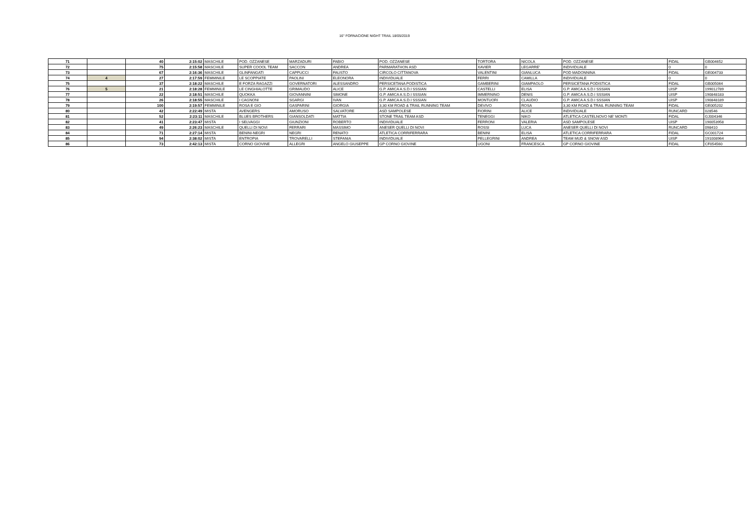16° FORNACIONE NIGHT TRAIL 18/05/2019
| 71 | | 40 | 2:15:02 | MASCHILE | POD. OZZANESE | MARZADURI | FABIO | POD. OZZANESE | TORTORA | NICOLA | POD. OZZANESE | FIDAL | GB004652 |
| 72 | | 75 | 2:15:58 | MASCHILE | SUPER COOOL TEAM | SACCON | ANDREA | PARMARATHON ASD | XAVIER | LEGARRE' | INDIVIDUALE | 0 | 0 |
| 73 | | 67 | 2:16:36 | MASCHILE | GLINFANGATI | CAPPUCCI | FAUSTO | CIRCOLO CITTANOVA | VALENTINI | GIANLUCA | POD MADONNINA | FIDAL | GE004733 |
| 74 | 4 | 27 | 2:17:59 | FEMMINILE | LE SCOPPIATE | PAOLINI | ELEONORA | INDIVIDUALE | FERRI | CAMILLA | INDIVIDUALE | 0 | 0 |
| 75 | | 37 | 2:18:22 | MASCHILE | E FORZA RAGAZZI | GOVERNATORI | ALESSANDRO | PERSICETANA PODISTICA | GAMBERINI | GIAMPAOLO | PERSICETANA PODISTICA | FIDAL | GB005064 |
| 76 | 5 | 21 | 2:18:28 | FEMMINILE | LE CINGHIALOTTE | GRIMAUDO | ALICE | G.P. AMICA A.S.D.I SSSIAN | CASTELLI | ELISA | G.P. AMICA A.S.D.I SSSIAN | UISP | 199012789 |
| 77 | | 22 | 2:18:51 | MASCHILE | QUOKKA | GIOVANNINI | SIMONE | G.P. AMICA A.S.D.I SSSIAN | IMMERNINO | DENIS | G.P. AMICA A.S.D.I SSSIAN | UISP | 190848183 |
| 78 | | 26 | 2:18:55 | MASCHILE | I CAGNONI | SGARGI | IVAN | G.P. AMICA A.S.D.I SSSIAN | MONTUORI | CLAUDIO | G.P. AMICA A.S.D.I SSSIAN | UISP | 190848189 |
| 79 | | 100 | 2:19:57 | FEMMINILE | ROSA E GIO | GASPARINI | GIORGIA | 3,30 KM ROAD & TRAIL RUNNING TEAM | DEVIVO | ROSA | 3,30 KM ROAD & TRAIL RUNNING TEAM | FIDAL | GE005202 |
| 80 | | 42 | 2:22:49 | MISTA | AVENGERS | AMORUSO | SALVATORE | ASD SAMPOLESE | FIORINI | ALICE | INDIVIDUALE | RUNCARD | 028546 |
| 81 | | 52 | 2:23:11 | MASCHILE | BLUES BROTHERS | GIANSOLDATI | MATTIA | STONE TRAIL TEAM ASD | TENEGGI | NIKO | ATLETICA CASTELNOVO NE' MONTI | FIDAL | GJ004346 |
| 82 | | 41 | 2:23:47 | MISTA | I SELVAGGI | GIUNZIONI | ROBERTO | INDIVIDUALE | FERRONI | VALERIA | ASD SAMPOLESE | UISP | 190053958 |
| 83 | | 49 | 2:26:23 | MASCHILE | QUELLI DI NOVI | FERRARI | MASSIMO | ANESER QUELLI DI NOVI | ROSSI | LUCA | ANESER QUELLI DI NOVI | RUNCARD | 098410 |
| 84 | | 71 | 2:27:14 | MISTA | BENINI-NEGRI | NEGRI | RENATO | ATLETICA CORRIFERRARA | BENINI | ELISA | ATLETICA CORRIFERRARA | FIDAL | GC001724 |
| 85 | | 94 | 2:38:02 | MISTA | ENTROPIA | TROVARELLI | STEFANIA | INDIVIDUALE | PELLEGRINI | ANDREA | TEAM MUD & SNOW ASD | UISP | 191008964 |
| 86 | | 73 | 2:42:13 | MISTA | CORNO GIOVINE | ALLEGRI | ANGELO GIUSEPPE | GP CORNO GIOVINE | UGONI | FRANCESCA | GP CORNO GIOVINE | FIDAL | CF054560 |